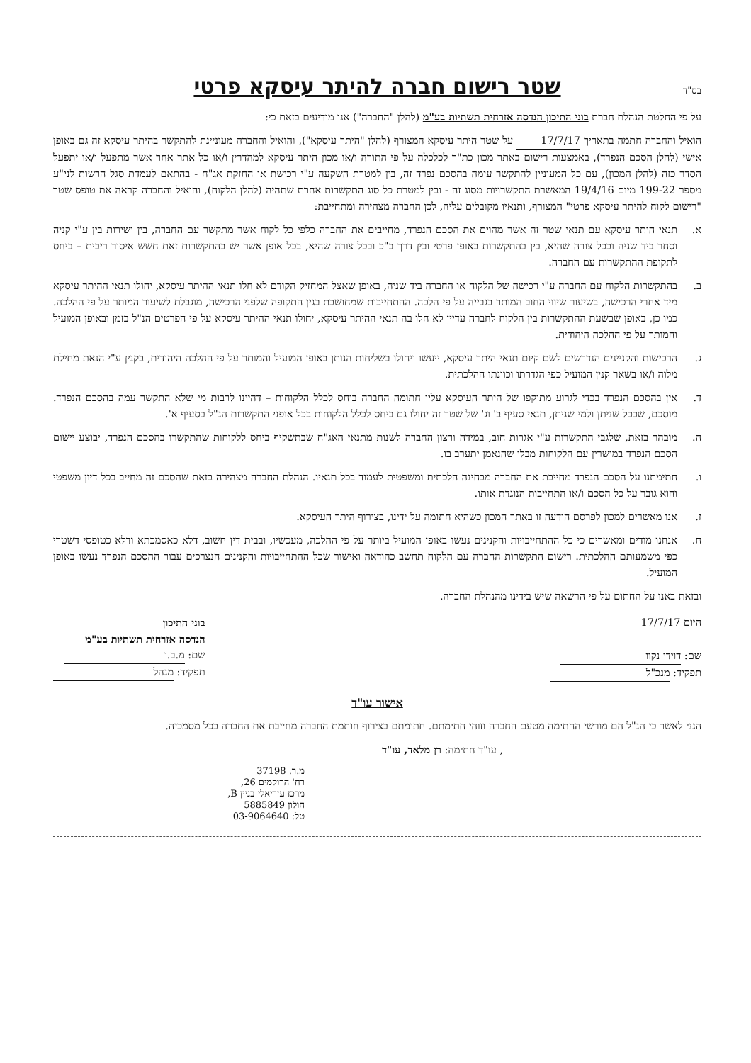בס"ד
שטר רישום חברה להיתר עיסקא פרטי
על פי החלטת הנהלת חברת בוני התיכון הנדסה אזרחית תשתיות בע"מ (להלן "החברה") אנו מודיעים בזאת כי:
הואיל והחברה חתמה בתאריך 17/7/17 על שטר היתר עיסקא המצורף (להלן "היתר עיסקא"), והואיל והחברה מעוניינת להתקשר בהיתר עיסקא זה גם באופן אישי (להלן הסכם הנפרד), באמצעות רישום באתר מכון כת"ר לכלכלה על פי התורה ו/או מכון היתר עיסקא למהדרין ו/או כל אתר אחר אשר מתפעל ו/או יתפעל הסדר כזה (להלן המכון), עם כל המעוניין להתקשר עימה בהסכם נפרד זה, בין למטרת השקעה ע"י רכישת או החזקת אג"ח - בהתאם לעמדת סגל הרשות לני"ע מספר 199-22 מיום 19/4/16 המאשרת התקשרויות מסוג זה - ובין למטרת כל סוג התקשרות אחרת שתהיה (להלן הלקוח), והואיל והחברה קראה את טופס שטר "רישום לקוח להיתר עיסקא פרטי" המצורף, ותנאיו מקובלים עליה, לכן החברה מצהירה ומתחייבת:
א. תנאי היתר עיסקא עם תנאי שטר זה אשר מהוים את הסכם הנפרד, מחייבים את החברה כלפי כל לקוח אשר מתקשר עם החברה, בין ישירות בין ע"י קניה וסחר ביד שניה ובכל צורה שהיא, בין בהתקשרות באופן פרטי ובין דרך ב"כ ובכל צורה שהיא, בכל אופן אשר יש בהתקשרות זאת חשש איסור ריבית – ביחס לתקופת ההתקשרות עם החברה.
ב. בהתקשרות הלקוח עם החברה ע"י רכישה של הלקוח או החברה ביד שניה, באופן שאצל המחזיק הקודם לא חלו תנאי ההיתר עיסקא, יחולו תנאי ההיתר עיסקא מיד אחרי הרכישה, בשיעור שיווי החוב המותר בגבייה על פי הלכה. ההתחייבות שמחושבת בגין התקופה שלפני הרכישה, מוגבלת לשיעור המותר על פי ההלכה. כמו כן, באופן שבשעת ההתקשרות בין הלקוח לחברה עדיין לא חלו בה תנאי ההיתר עיסקא, יחולו תנאי ההיתר עיסקא על פי הפרטים הנ"ל בזמן ובאופן המועיל והמותר על פי ההלכה היהודית.
ג. הרכישות והקניינים הנדרשים לשם קיום תנאי היתר עיסקא, ייעשו ויחולו בשליחות הנותן באופן המועיל והמותר על פי ההלכה היהודית, בקנין ע"י הנאת מחילת מלוה ו/או בשאר קנין המועיל כפי הגדרתו וכוונתו ההלכתית.
ד. אין בהסכם הנפרד בכדי לגרוע מתוקפו של היתר העיסקא עליו חתומה החברה ביחס לכלל הלקוחות – דהיינו לרבות מי שלא התקשר עמה בהסכם הנפרד. מוסכם, שככל שניתן ולמי שניתן, תנאי סעיף ב' וג' של שטר זה יחולו גם ביחס לכלל הלקוחות בכל אופני התקשרות הנ"ל בסעיף א'.
ה. מובהר בזאת, שלגבי התקשרות ע"י אגרות חוב, במידה ורצון החברה לשנות מתנאי האג"ח שבתשקיף ביחס ללקוחות שהתקשרו בהסכם הנפרד, יבוצע יישום הסכם הנפרד במישרין עם הלקוחות מבלי שהנאמן יתערב בו.
ו. חתימתנו על הסכם הנפרד מחייבת את החברה מבחינה הלכתית ומשפטית לעמוד בכל תנאיו. הנהלת החברה מצהירה בזאת שהסכם זה מחייב בכל דיון משפטי והוא גובר על כל הסכם ו/או התחייבות הנוגדת אותו.
ז. אנו מאשרים למכון לפרסם הודעה זו באתר המכון כשהיא חתומה על ידינו, בצירוף היתר העיסקא.
ח. אנחנו מודים ומאשרים כי כל ההתחייבויות והקנינים נעשו באופן המועיל ביותר על פי ההלכה, מעכשיו, ובבית דין חשוב, דלא כאסמכתא ודלא כטופסי דשטרי כפי משמעותם ההלכתית. רישום התקשרות החברה עם הלקוח תחשב כהודאה ואישור שכל ההתחייבויות והקנינים הנצרכים עבור ההסכם הנפרד נעשו באופן המועיל.
ובזאת באנו על החתום על פי הרשאה שיש בידינו מהנהלת החברה.
היום 17/7/17
שם: דוידי נקוו
תפקיד: מנכ"ל
בוני התיכון
הנדסה אזרחית תשתיות בע"מ
שם: מ.ב.ו
תפקיד: מנהל
אישור עו"ד
הנני לאשר כי הנ"ל הם מורשי החתימה מטעם החברה וזוהי חתימתם. חתימתם בצירוף חותמת החברה מחייבת את החברה בכל מסמכיה.
, עו"ד חתימה: רן מלאד, עו"ד
מ.ר. 37198
רח' הרוקמים 26,
מרכז עזריאלי בניין B,
חולון 5885849
טל: 03-9064640